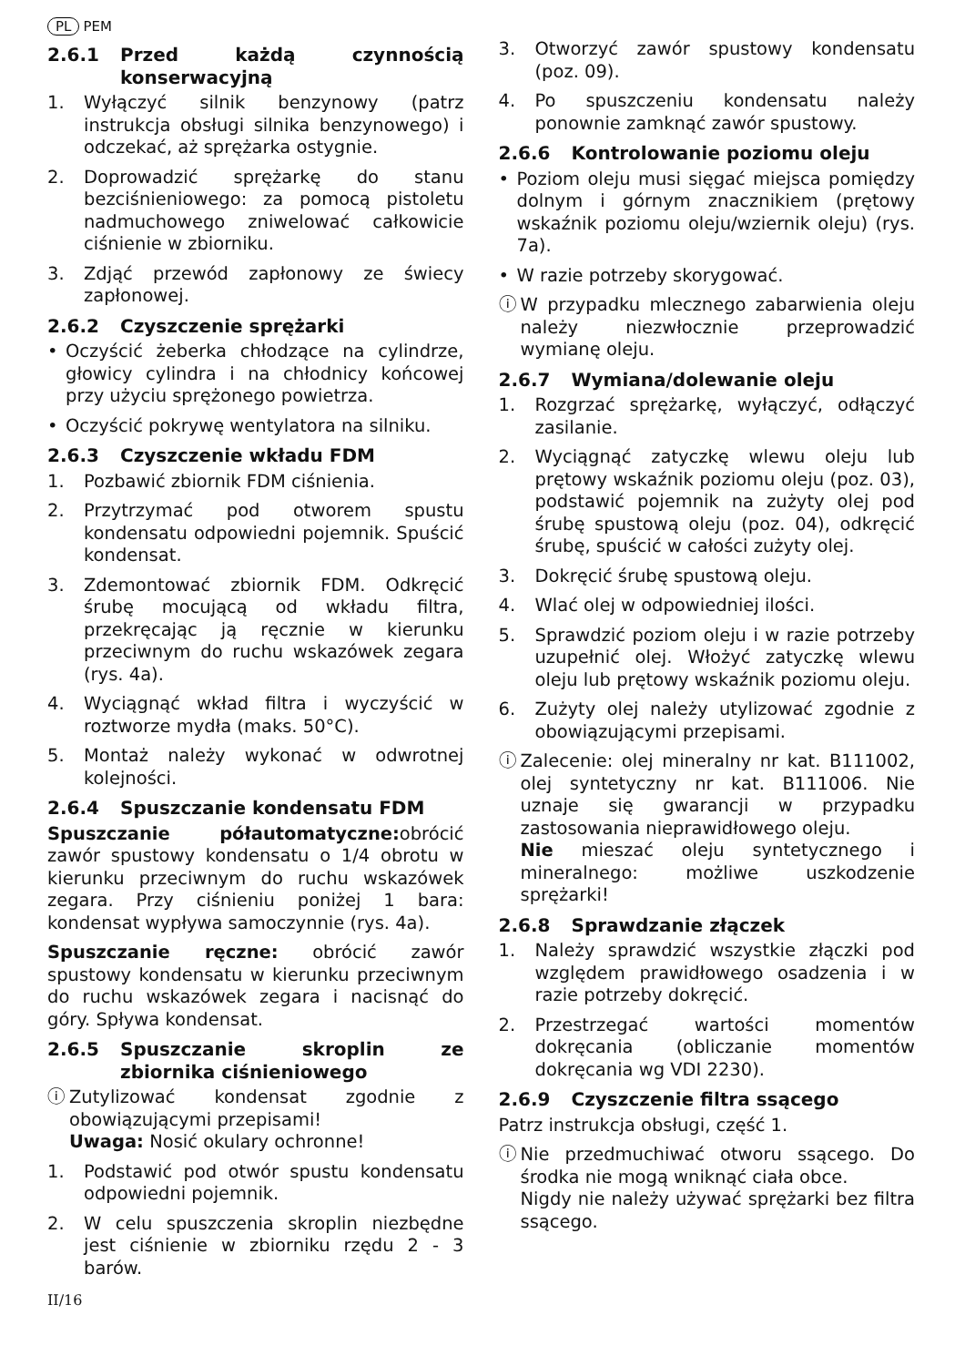PL PEM
2.6.1 Przed każdą czynnością konserwacyjną
1. Wyłączyć silnik benzynowy (patrz instrukcja obsługi silnika benzynowego) i odczekać, aż sprężarka ostygnie.
2. Doprowadzić sprężarkę do stanu bezciśnieniowego: za pomocą pistoletu nadmuchowego zniwelować całkowicie ciśnienie w zbiorniku.
3. Zdjąć przewód zapłonowy ze świecy zapłonowej.
2.6.2 Czyszczenie sprężarki
• Oczyścić żeberka chłodzące na cylindrze, głowicy cylindra i na chłodnicy końcowej przy użyciu sprężonego powietrza.
• Oczyścić pokrywę wentylatora na silniku.
2.6.3 Czyszczenie wkładu FDM
1. Pozbawić zbiornik FDM ciśnienia.
2. Przytrzymać pod otworem spustu kondensatu odpowiedni pojemnik. Spuścić kondensat.
3. Zdemontować zbiornik FDM. Odkręcić śrubę mocującą od wkładu filtra, przekręcając ją ręcznie w kierunku przeciwnym do ruchu wskazówek zegara (rys. 4a).
4. Wyciągnąć wkład filtra i wyczyścić w roztworze mydła (maks. 50°C).
5. Montaż należy wykonać w odwrotnej kolejności.
2.6.4 Spuszczanie kondensatu FDM
Spuszczanie półautomatyczne: obrócić zawór spustowy kondensatu o 1/4 obrotu w kierunku przeciwnym do ruchu wskazówek zegara. Przy ciśnieniu poniżej 1 bara: kondensat wypływa samoczynnie (rys. 4a).
Spuszczanie ręczne: obrócić zawór spustowy kondensatu w kierunku przeciwnym do ruchu wskazówek zegara i nacisnąć do góry. Spływa kondensat.
2.6.5 Spuszczanie skroplin ze zbiornika ciśnieniowego
ⓘ Zutylizować kondensat zgodnie z obowiązującymi przepisami!
Uwaga: Nosić okulary ochronne!
1. Podstawić pod otwór spustu kondensatu odpowiedni pojemnik.
2. W celu spuszczenia skroplin niezbędne jest ciśnienie w zbiorniku rzędu 2 - 3 barów.
3. Otworzyć zawór spustowy kondensatu (poz. 09).
4. Po spuszczeniu kondensatu należy ponownie zamknąć zawór spustowy.
2.6.6 Kontrolowanie poziomu oleju
• Poziom oleju musi sięgać miejsca pomiędzy dolnym i górnym znacznikiem (prętowy wskaźnik poziomu oleju/wziernik oleju) (rys. 7a).
• W razie potrzeby skorygować.
ⓘ W przypadku mlecznego zabarwienia oleju należy niezwłocznie przeprowadzić wymianę oleju.
2.6.7 Wymiana/dolewanie oleju
1. Rozgrzać sprężarkę, wyłączyć, odłączyć zasilanie.
2. Wyciągnąć zatyczkę wlewu oleju lub prętowy wskaźnik poziomu oleju (poz. 03), podstawić pojemnik na zużyty olej pod śrubę spustową oleju (poz. 04), odkręcić śrubę, spuścić w całości zużyty olej.
3. Dokręcić śrubę spustową oleju.
4. Wlać olej w odpowiedniej ilości.
5. Sprawdzić poziom oleju i w razie potrzeby uzupełnić olej. Włożyć zatyczkę wlewu oleju lub prętowy wskaźnik poziomu oleju.
6. Zużyty olej należy utylizować zgodnie z obowiązującymi przepisami.
ⓘ Zalecenie: olej mineralny nr kat. B111002, olej syntetyczny nr kat. B111006. Nie uznaje się gwarancji w przypadku zastosowania nieprawidłowego oleju.
Nie mieszać oleju syntetycznego i mineralnego: możliwe uszkodzenie sprężarki!
2.6.8 Sprawdzanie złączek
1. Należy sprawdzić wszystkie złączki pod względem prawidłowego osadzenia i w razie potrzeby dokręcić.
2. Przestrzegać wartości momentów dokręcania (obliczanie momentów dokręcania wg VDI 2230).
2.6.9 Czyszczenie filtra ssącego
Patrz instrukcja obsługi, część 1.
ⓘ Nie przedmuchiwać otworu ssącego. Do środka nie mogą wniknąć ciała obce.
Nigdy nie należy używać sprężarki bez filtra ssącego.
II/16